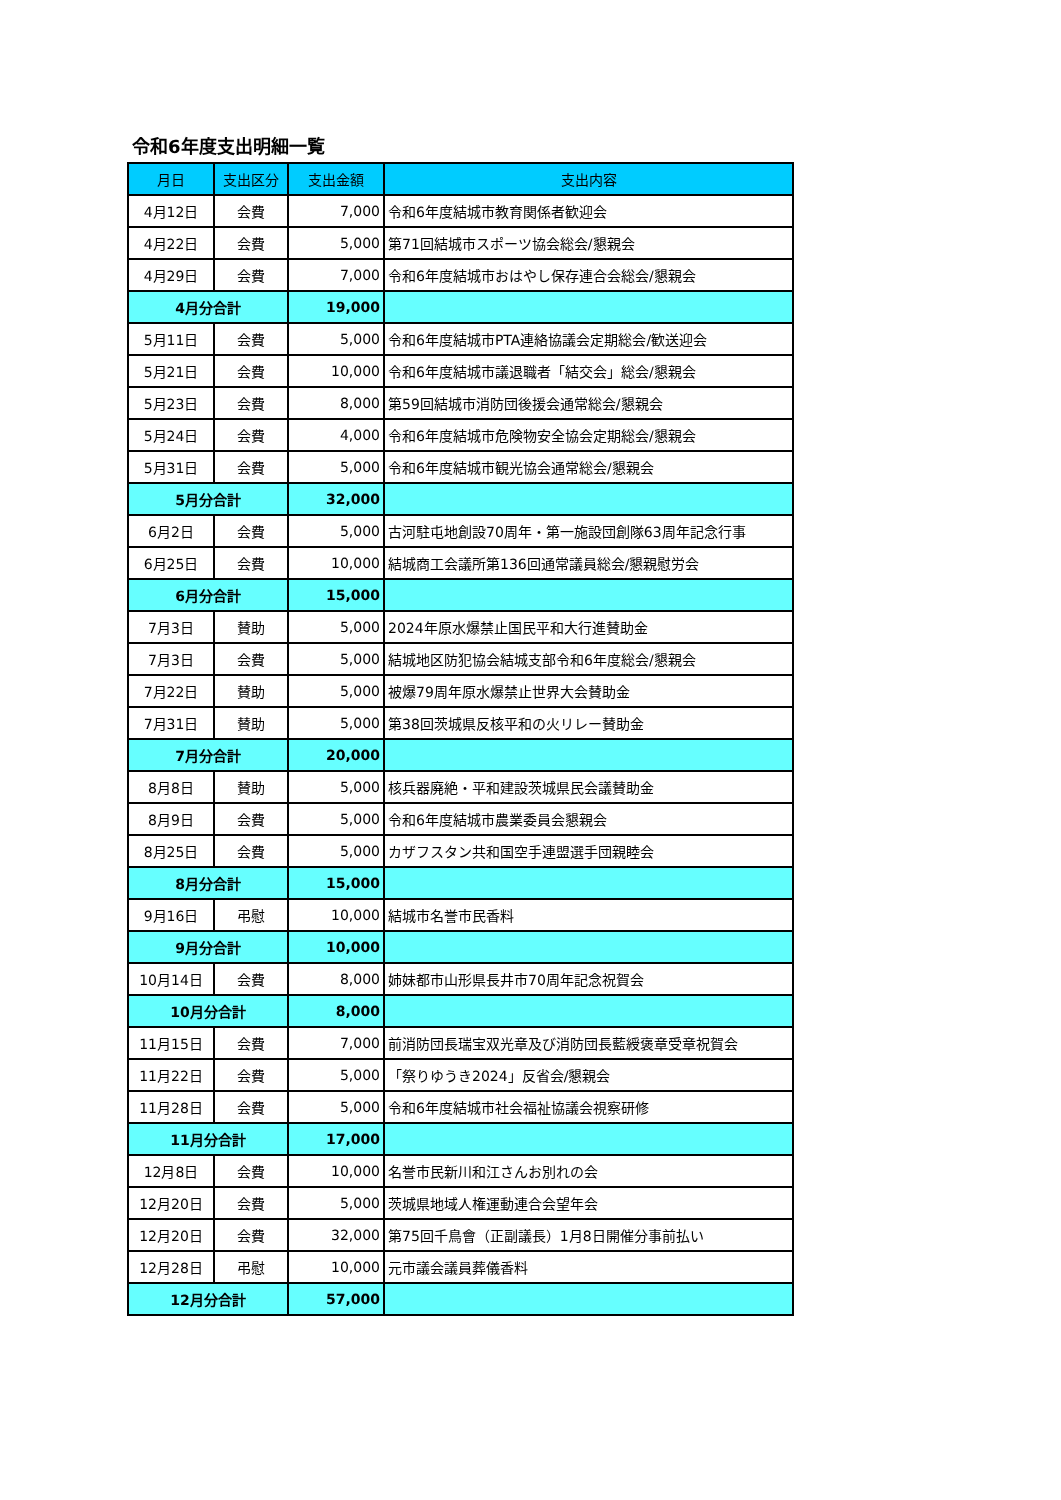令和6年度支出明細一覧
| 月日 | 支出区分 | 支出金額 | 支出内容 |
| --- | --- | --- | --- |
| 4月12日 | 会費 | 7,000 | 令和6年度結城市教育関係者歓迎会 |
| 4月22日 | 会費 | 5,000 | 第71回結城市スポーツ協会総会/懇親会 |
| 4月29日 | 会費 | 7,000 | 令和6年度結城市おはやし保存連合会総会/懇親会 |
| 4月分合計 | | 19,000 | |
| 5月11日 | 会費 | 5,000 | 令和6年度結城市PTA連絡協議会定期総会/歓送迎会 |
| 5月21日 | 会費 | 10,000 | 令和6年度結城市議退職者「結交会」総会/懇親会 |
| 5月23日 | 会費 | 8,000 | 第59回結城市消防団後援会通常総会/懇親会 |
| 5月24日 | 会費 | 4,000 | 令和6年度結城市危険物安全協会定期総会/懇親会 |
| 5月31日 | 会費 | 5,000 | 令和6年度結城市観光協会通常総会/懇親会 |
| 5月分合計 | | 32,000 | |
| 6月2日 | 会費 | 5,000 | 古河駐屯地創設70周年・第一施設団創隊63周年記念行事 |
| 6月25日 | 会費 | 10,000 | 結城商工会議所第136回通常議員総会/懇親慰労会 |
| 6月分合計 | | 15,000 | |
| 7月3日 | 賛助 | 5,000 | 2024年原水爆禁止国民平和大行進賛助金 |
| 7月3日 | 会費 | 5,000 | 結城地区防犯協会結城支部令和6年度総会/懇親会 |
| 7月22日 | 賛助 | 5,000 | 被爆79周年原水爆禁止世界大会賛助金 |
| 7月31日 | 賛助 | 5,000 | 第38回茨城県反核平和の火リレー賛助金 |
| 7月分合計 | | 20,000 | |
| 8月8日 | 賛助 | 5,000 | 核兵器廃絶・平和建設茨城県民会議賛助金 |
| 8月9日 | 会費 | 5,000 | 令和6年度結城市農業委員会懇親会 |
| 8月25日 | 会費 | 5,000 | カザフスタン共和国空手連盟選手団親睦会 |
| 8月分合計 | | 15,000 | |
| 9月16日 | 弔慰 | 10,000 | 結城市名誉市民香料 |
| 9月分合計 | | 10,000 | |
| 10月14日 | 会費 | 8,000 | 姉妹都市山形県長井市70周年記念祝賀会 |
| 10月分合計 | | 8,000 | |
| 11月15日 | 会費 | 7,000 | 前消防団長瑞宝双光章及び消防団長藍綬褒章受章祝賀会 |
| 11月22日 | 会費 | 5,000 | 「祭りゆうき2024」反省会/懇親会 |
| 11月28日 | 会費 | 5,000 | 令和6年度結城市社会福祉協議会視察研修 |
| 11月分合計 | | 17,000 | |
| 12月8日 | 会費 | 10,000 | 名誉市民新川和江さんお別れの会 |
| 12月20日 | 会費 | 5,000 | 茨城県地域人権運動連合会望年会 |
| 12月20日 | 会費 | 32,000 | 第75回千鳥會（正副議長）1月8日開催分事前払い |
| 12月28日 | 弔慰 | 10,000 | 元市議会議員葬儀香料 |
| 12月分合計 | | 57,000 | |